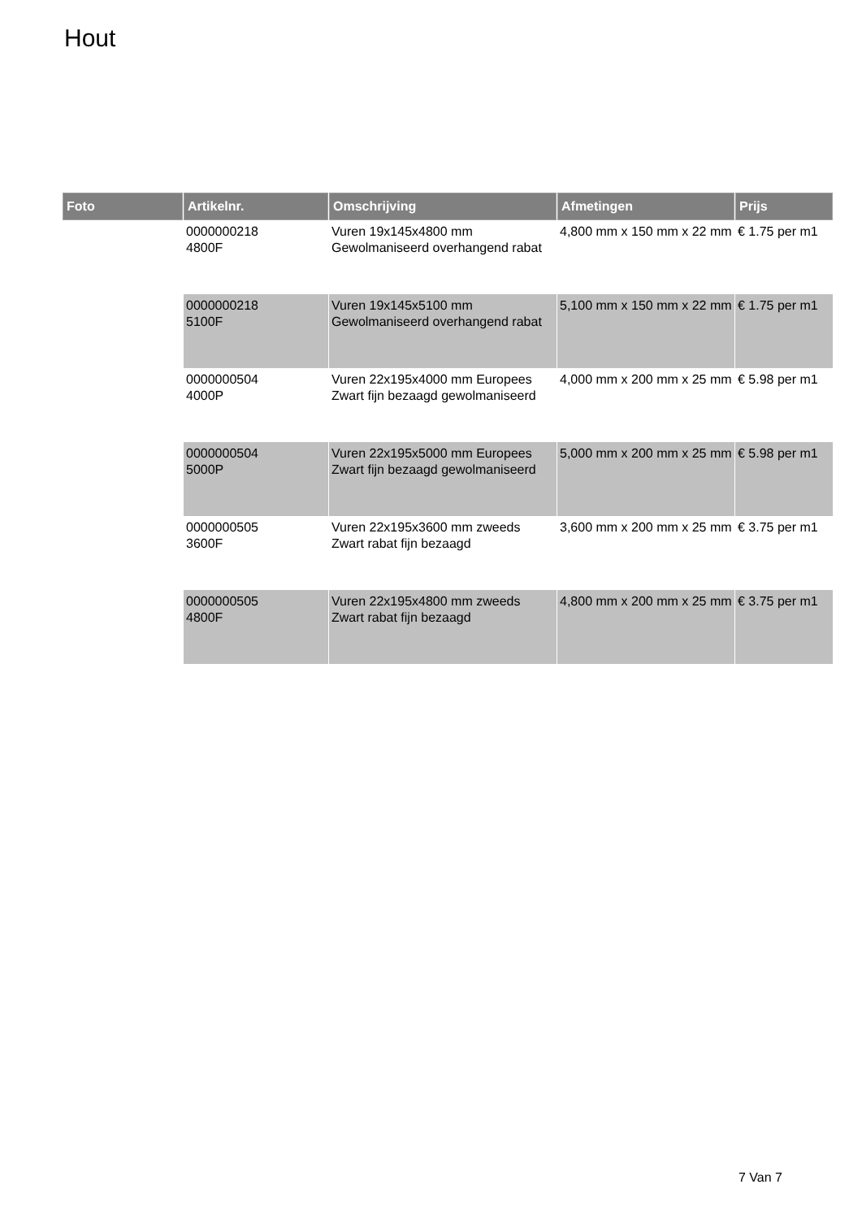Hout
| Foto | Artikelnr. | Omschrijving | Afmetingen | Prijs |
| --- | --- | --- | --- | --- |
| | 0000000218 4800F | Vuren 19x145x4800 mm Gewolmaniseerd overhangend rabat | 4,800 mm x 150 mm x 22 mm | € 1.75 per m1 |
| | 0000000218 5100F | Vuren 19x145x5100 mm Gewolmaniseerd overhangend rabat | 5,100 mm x 150 mm x 22 mm | € 1.75 per m1 |
| | 0000000504 4000P | Vuren 22x195x4000 mm Europees Zwart fijn bezaagd gewolmaniseerd | 4,000 mm x 200 mm x 25 mm | € 5.98 per m1 |
| | 0000000504 5000P | Vuren 22x195x5000 mm Europees Zwart fijn bezaagd gewolmaniseerd | 5,000 mm x 200 mm x 25 mm | € 5.98 per m1 |
| | 0000000505 3600F | Vuren 22x195x3600 mm zweeds Zwart rabat fijn bezaagd | 3,600 mm x 200 mm x 25 mm | € 3.75 per m1 |
| | 0000000505 4800F | Vuren 22x195x4800 mm zweeds Zwart rabat fijn bezaagd | 4,800 mm x 200 mm x 25 mm | € 3.75 per m1 |
7 Van 7